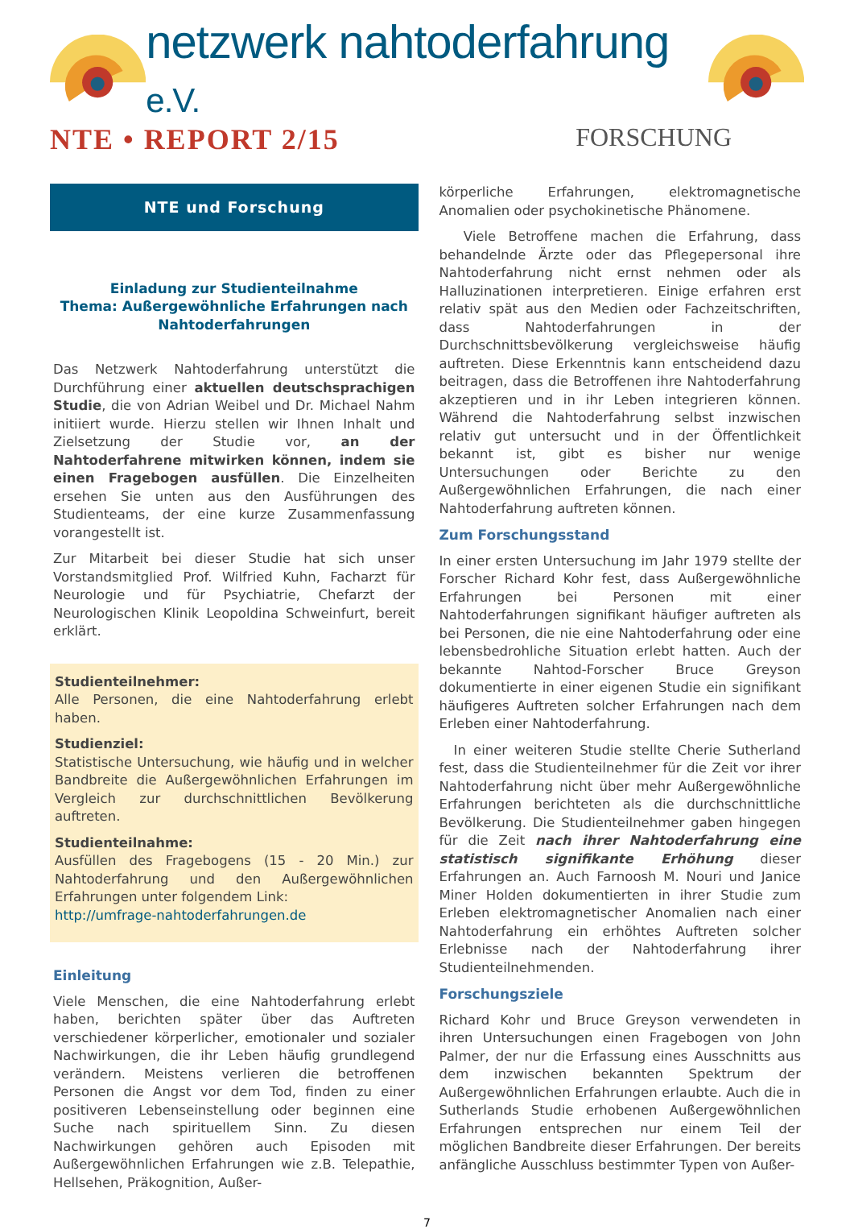netzwerk nahtoderfahrung e.V.
NTE • REPORT 2/15 FORSCHUNG
NTE und Forschung
Einladung zur Studienteilnahme
Thema: Außergewöhnliche Erfahrungen nach Nahtoderfahrungen
Das Netzwerk Nahtoderfahrung unterstützt die Durchführung einer aktuellen deutschsprachigen Studie, die von Adrian Weibel und Dr. Michael Nahm initiiert wurde. Hierzu stellen wir Ihnen Inhalt und Zielsetzung der Studie vor, an der Nahtoderfahrene mitwirken können, indem sie einen Fragebogen ausfüllen. Die Einzelheiten ersehen Sie unten aus den Ausführungen des Studienteams, der eine kurze Zusammenfassung vorangestellt ist.
Zur Mitarbeit bei dieser Studie hat sich unser Vorstandsmitglied Prof. Wilfried Kuhn, Facharzt für Neurologie und für Psychiatrie, Chefarzt der Neurologischen Klinik Leopoldina Schweinfurt, bereit erklärt.
Studienteilnehmer:
Alle Personen, die eine Nahtoderfahrung erlebt haben.
Studienziel:
Statistische Untersuchung, wie häufig und in welcher Bandbreite die Außergewöhnlichen Erfahrungen im Vergleich zur durchschnittlichen Bevölkerung auftreten.
Studienteilnahme:
Ausfüllen des Fragebogens (15 - 20 Min.) zur Nahtoderfahrung und den Außergewöhnlichen Erfahrungen unter folgendem Link:
http://umfrage-nahtoderfahrungen.de
Einleitung
Viele Menschen, die eine Nahtoderfahrung erlebt haben, berichten später über das Auftreten verschiedener körperlicher, emotionaler und sozialer Nachwirkungen, die ihr Leben häufig grundlegend verändern. Meistens verlieren die betroffenen Personen die Angst vor dem Tod, finden zu einer positiveren Lebenseinstellung oder beginnen eine Suche nach spirituellem Sinn. Zu diesen Nachwirkungen gehören auch Episoden mit Außergewöhnlichen Erfahrungen wie z.B. Telepathie, Hellsehen, Präkognition, Außer-
körperliche Erfahrungen, elektromagnetische Anomalien oder psychokinetische Phänomene.
Viele Betroffene machen die Erfahrung, dass behandelnde Ärzte oder das Pflegepersonal ihre Nahtoderfahrung nicht ernst nehmen oder als Halluzinationen interpretieren. Einige erfahren erst relativ spät aus den Medien oder Fachzeitschriften, dass Nahtoderfahrungen in der Durchschnittsbevölkerung vergleichsweise häufig auftreten. Diese Erkenntnis kann entscheidend dazu beitragen, dass die Betroffenen ihre Nahtoderfahrung akzeptieren und in ihr Leben integrieren können. Während die Nahtoderfahrung selbst inzwischen relativ gut untersucht und in der Öffentlichkeit bekannt ist, gibt es bisher nur wenige Untersuchungen oder Berichte zu den Außergewöhnlichen Erfahrungen, die nach einer Nahtoderfahrung auftreten können.
Zum Forschungsstand
In einer ersten Untersuchung im Jahr 1979 stellte der Forscher Richard Kohr fest, dass Außergewöhnliche Erfahrungen bei Personen mit einer Nahtoderfahrungen signifikant häufiger auftreten als bei Personen, die nie eine Nahtoderfahrung oder eine lebensbedrohliche Situation erlebt hatten. Auch der bekannte Nahtod-Forscher Bruce Greyson dokumentierte in einer eigenen Studie ein signifikant häufigeres Auftreten solcher Erfahrungen nach dem Erleben einer Nahtoderfahrung.
In einer weiteren Studie stellte Cherie Sutherland fest, dass die Studienteilnehmer für die Zeit vor ihrer Nahtoderfahrung nicht über mehr Außergewöhnliche Erfahrungen berichteten als die durchschnittliche Bevölkerung. Die Studienteilnehmer gaben hingegen für die Zeit nach ihrer Nahtoderfahrung eine statistisch signifikante Erhöhung dieser Erfahrungen an. Auch Farnoosh M. Nouri und Janice Miner Holden dokumentierten in ihrer Studie zum Erleben elektromagnetischer Anomalien nach einer Nahtoderfahrung ein erhöhtes Auftreten solcher Erlebnisse nach der Nahtoderfahrung ihrer Studienteilnehmenden.
Forschungsziele
Richard Kohr und Bruce Greyson verwendeten in ihren Untersuchungen einen Fragebogen von John Palmer, der nur die Erfassung eines Ausschnitts aus dem inzwischen bekannten Spektrum der Außergewöhnlichen Erfahrungen erlaubte. Auch die in Sutherlands Studie erhobenen Außergewöhnlichen Erfahrungen entsprechen nur einem Teil der möglichen Bandbreite dieser Erfahrungen. Der bereits anfängliche Ausschluss bestimmter Typen von Außer-
7